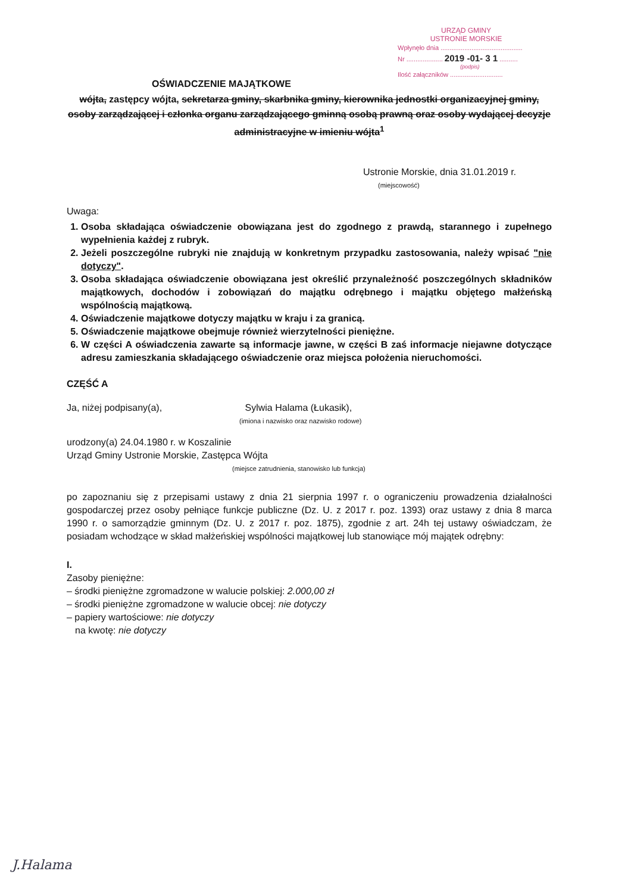URZĄD GMINY
USTRONIE MORSKIE
Wpłynęło dnia .............................................
Nr .................... 2019 -01- 3 1 ..........
(podpis)
Ilość załączników .............................
OŚWIADCZENIE MAJĄTKOWE
wójta, zastępcy wójta, sekretarza gminy, skarbnika gminy, kierownika jednostki organizacyjnej gminy, osoby zarządzającej i członka organu zarządzającego gminną osobą prawną oraz osoby wydającej decyzje administracyjne w imieniu wójta<sup>1</sup>
Ustronie Morskie, dnia 31.01.2019 r.
(miejscowość)
Uwaga:
1. Osoba składająca oświadczenie obowiązana jest do zgodnego z prawdą, starannego i zupełnego wypełnienia każdej z rubryk.
2. Jeżeli poszczególne rubryki nie znajdują w konkretnym przypadku zastosowania, należy wpisać "nie dotyczy".
3. Osoba składająca oświadczenie obowiązana jest określić przynależność poszczególnych składników majątkowych, dochodów i zobowiązań do majątku odrębnego i majątku objętego małżeńską wspólnością majątkową.
4. Oświadczenie majątkowe dotyczy majątku w kraju i za granicą.
5. Oświadczenie majątkowe obejmuje również wierzytelności pieniężne.
6. W części A oświadczenia zawarte są informacje jawne, w części B zaś informacje niejawne dotyczące adresu zamieszkania składającego oświadczenie oraz miejsca położenia nieruchomości.
CZĘŚĆ A
Ja, niżej podpisany(a), Sylwia Halama (Łukasik),
(imiona i nazwisko oraz nazwisko rodowe)
urodzony(a) 24.04.1980 r. w Koszalinie
Urząd Gminy Ustronie Morskie, Zastępca Wójta
(miejsce zatrudnienia, stanowisko lub funkcja)
po zapoznaniu się z przepisami ustawy z dnia 21 sierpnia 1997 r. o ograniczeniu prowadzenia działalności gospodarczej przez osoby pełniące funkcje publiczne (Dz. U. z 2017 r. poz. 1393) oraz ustawy z dnia 8 marca 1990 r. o samorządzie gminnym (Dz. U. z 2017 r. poz. 1875), zgodnie z art. 24h tej ustawy oświadczam, że posiadam wchodzące w skład małżeńskiej wspólności majątkowej lub stanowiące mój majątek odrębny:
I.
Zasoby pieniężne:
– środki pieniężne zgromadzone w walucie polskiej: 2.000,00 zł
– środki pieniężne zgromadzone w walucie obcej: nie dotyczy
– papiery wartościowe: nie dotyczy
na kwotę: nie dotyczy
J.Halama